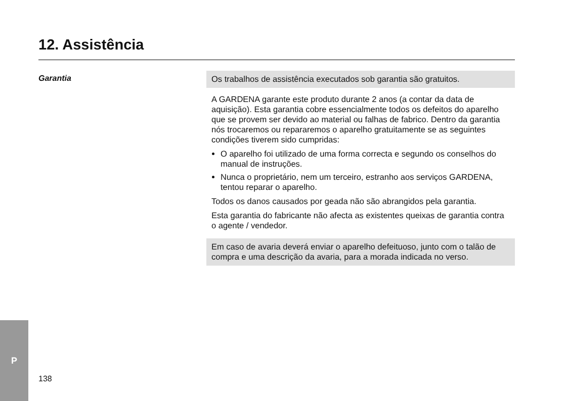12. Assistência
Garantia
Os trabalhos de assistência executados sob garantia são gratuitos.
A GARDENA garante este produto durante 2 anos (a contar da data de aquisição). Esta garantia cobre essencialmente todos os defeitos do aparelho que se provem ser devido ao material ou falhas de fabrico. Dentro da garantia nós trocaremos ou repararemos o aparelho gratuitamente se as seguintes condições tiverem sido cumpridas:
O aparelho foi utilizado de uma forma correcta e segundo os conselhos do manual de instruções.
Nunca o proprietário, nem um terceiro, estranho aos serviços GARDENA, tentou reparar o aparelho.
Todos os danos causados por geada não são abrangidos pela garantia.
Esta garantia do fabricante não afecta as existentes queixas de garantia contra o agente / vendedor.
Em caso de avaria deverá enviar o aparelho defeituoso, junto com o talão de compra e uma descrição da avaria, para a morada indicada no verso.
P
138